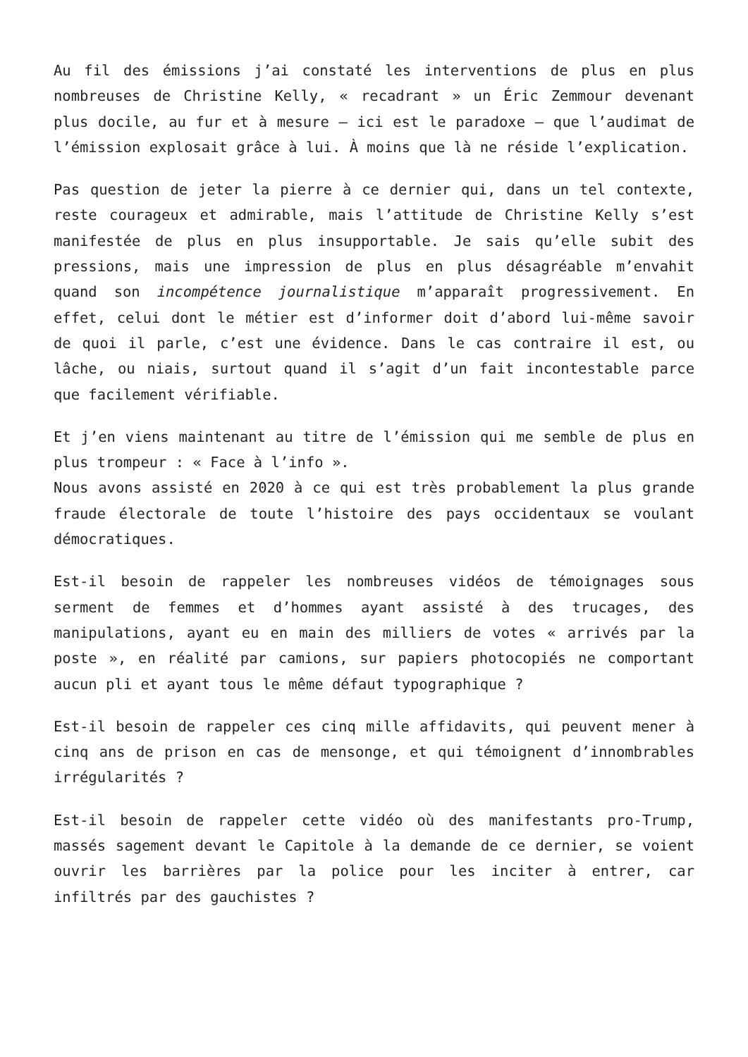Au fil des émissions j’ai constaté les interventions de plus en plus nombreuses de Christine Kelly, « recadrant » un Éric Zemmour devenant plus docile, au fur et à mesure – ici est le paradoxe – que l’audimat de l’émission explosait grâce à lui. À moins que là ne réside l’explication.
Pas question de jeter la pierre à ce dernier qui, dans un tel contexte, reste courageux et admirable, mais l’attitude de Christine Kelly s’est manifestée de plus en plus insupportable. Je sais qu’elle subit des pressions, mais une impression de plus en plus désagréable m’envahit quand son incompétence journalistique m’apparaît progressivement. En effet, celui dont le métier est d’informer doit d’abord lui-même savoir de quoi il parle, c’est une évidence. Dans le cas contraire il est, ou lâche, ou niais, surtout quand il s’agit d’un fait incontestable parce que facilement vérifiable.
Et j’en viens maintenant au titre de l’émission qui me semble de plus en plus trompeur : « Face à l’info ».
Nous avons assisté en 2020 à ce qui est très probablement la plus grande fraude électorale de toute l’histoire des pays occidentaux se voulant démocratiques.
Est-il besoin de rappeler les nombreuses vidéos de témoignages sous serment de femmes et d’hommes ayant assisté à des trucages, des manipulations, ayant eu en main des milliers de votes « arrivés par la poste », en réalité par camions, sur papiers photocopiés ne comportant aucun pli et ayant tous le même défaut typographique ?
Est-il besoin de rappeler ces cinq mille affidavits, qui peuvent mener à cinq ans de prison en cas de mensonge, et qui témoignent d’innombrables irrégularités ?
Est-il besoin de rappeler cette vidéo où des manifestants pro-Trump, massés sagement devant le Capitole à la demande de ce dernier, se voient ouvrir les barrières par la police pour les inciter à entrer, car infiltrés par des gauchistes ?